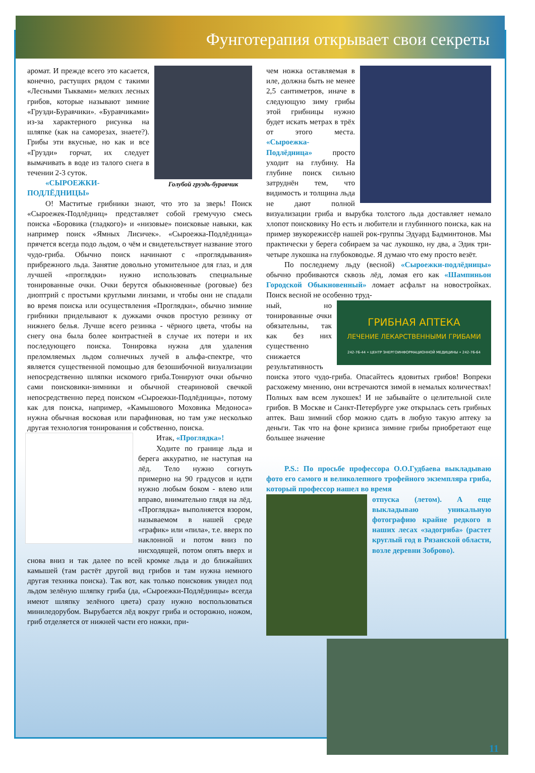Фунготерапия открывает свои секреты
Голубой груздь-буравчик
аромат. И прежде всего это касается, конечно, растущих рядом с такими «Лесными Тыквами» мелких лесных грибов, которые называют зимние «Грузди-Буравчики». «Буравчиками» из-за характерного рисунка на шляпке (как на саморезах, знаете?). Грибы эти вкусные, но как и все «Грузди» горчат, их следует вымачивать в воде из талого снега в течении 2-3 суток.
«СЫРОЕЖКИ-ПОДЛЁДНИЦЫ»
О! Маститые грибники знают, что это за зверь! Поиск «Сыроежек-Подлёдниц» представляет собой гремучую смесь поиска «Боровика (гладкого)» и «низовые» поисковые навыки, как например поиск «Ямных Лисичек». «Сыроежка-Подлёдница» прячется всегда подо льдом, о чём и свидетельствует название этого чудо-гриба. Обычно поиск начинают с «проглядывания» прибрежного льда. Занятие довольно утомительное для глаз, и для лучшей «проглядки» нужно использовать специальные тонированные очки. Очки берутся обыкновенные (роговые) без диоптрий с простыми круглыми линзами, и чтобы они не спадали во время поиска или осуществления «Проглядки», обычно зимние грибники приделывают к дужками очков простую резинку от нижнего белья. Лучше всего резинка - чёрного цвета, чтобы на снегу она была более контрастней в случае их потери и их последующего поиска. Тонировка нужна для удаления преломляемых льдом солнечных лучей в альфа-спектре, что является существенной помощью для безошибочной визуализации непосредственно шляпки искомого гриба.Тонируют очки обычно сами поисковики-зимники и обычной стеариновой свечкой непосредственно перед поиском «Сыроежки-Подлёдницы», потому как для поиска, например, «Камышового Моховика Медоноса» нужна обычная восковая или парафиновая, но там уже несколько другая технология тонирования и собственно, поиска.
Итак, «Проглядка»!
Ходите по границе льда и берега аккуратно, не наступая на лёд. Тело нужно согнуть примерно на 90 градусов и идти нужно любым боком - влево или вправо, внимательно глядя на лёд. «Проглядка» выполняется взором, называемом в нашей среде «график» или «пила», т.е. вверх по наклонной и потом вниз по нисходящей, потом опять вверх и снова вниз и так далее по всей кромке льда и до ближайших камышей (там растёт другой вид грибов и там нужна немного другая техника поиска). Так вот, как только поисковик увидел под льдом зелёную шляпку гриба (да, «Сыроежки-Подлёдницы» всегда имеют шляпку зелёного цвета) сразу нужно воспользоваться миниледорубом. Вырубается лёд вокруг гриба и осторожно, ножом, гриб отделяется от нижней части его ножки, при-
чем ножка оставляемая в иле, должна быть не менее 2,5 сантиметров, иначе в следующую зиму грибы этой грибницы нужно будет искать метрах в трёх от этого места. «Сыроежка-Подлёдница» просто уходит на глубину. На глубине поиск сильно затруднён тем, что видимость и толщина льда не дают полной визуализации гриба и вырубка толстого льда доставляет немало хлопот поисковику Но есть и любители и глубинного поиска, как на пример звукорежиссёр нашей рок-группы Эдуард Бадминтонов. Мы практически у берега собираем за час лукошко, ну два, а Эдик три-четыре лукошка на глубоководье. Я думаю что ему просто везёт.
По последнему льду (весной) «Сыроежки-подлёдницы» обычно пробиваются сквозь лёд, ломая его как «Шампиньон Городской Обыкновенный» ломает асфальт на новостройках. Поиск весной не особенно труд-
ГРИБНАЯ АПТЕКА
ЛЕЧЕНИЕ ЛЕКАРСТВЕННЫМИ ГРИБАМИ
242-76-44 • ЦЕНТР ЭНЕРГОИНФОРМАЦИОННОЙ МЕДИЦИНЫ • 242-76-64
ный, но тонированные очки обязательны, так как без них существенно снижается результативность поиска этого чудо-гриба. Опасайтесь ядовитых грибов! Вопреки расхожему мнению, они встречаются зимой в немалых количествах! Полных вам всем лукошек! И не забывайте о целительной силе грибов. В Москве и Санкт-Петербурге уже открылась сеть грибных аптек. Ваш зимний сбор можно сдать в любую такую аптеку за деньги. Так что на фоне кризиса зимние грибы приобретают еще большее значение
P.S.: По просьбе профессора О.О.Гудбаева выкладываю фото его самого и великолепного трофейного экземпляра гриба, который профессор нашел во время
отпуска (летом). А еще выкладываю уникальную фотографию крайне редкого в наших лесах «задогриба» (растет круглый год в Рязанской области, возле деревни Зоброво).
11